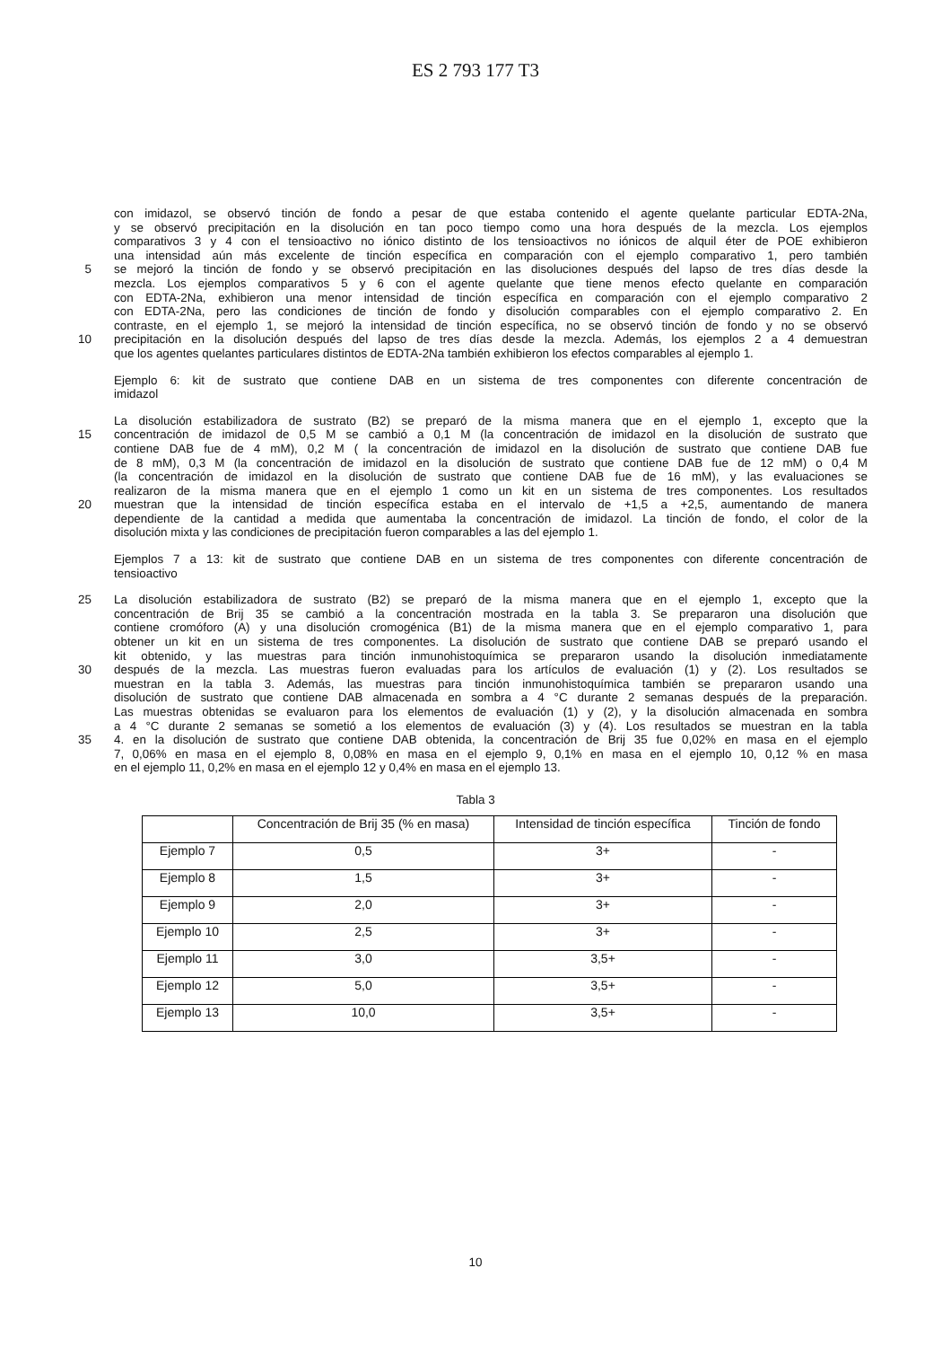ES 2 793 177 T3
con imidazol, se observó tinción de fondo a pesar de que estaba contenido el agente quelante particular EDTA-2Na,
y se observó precipitación en la disolución en tan poco tiempo como una hora después de la mezcla. Los ejemplos
comparativos 3 y 4 con el tensioactivo no iónico distinto de los tensioactivos no iónicos de alquil éter de POE exhibieron
una intensidad aún más excelente de tinción específica en comparación con el ejemplo comparativo 1, pero también
5
se mejoró la tinción de fondo y se observó precipitación en las disoluciones después del lapso de tres días desde la
mezcla. Los ejemplos comparativos 5 y 6 con el agente quelante que tiene menos efecto quelante en comparación
con EDTA-2Na, exhibieron una menor intensidad de tinción específica en comparación con el ejemplo comparativo 2
con EDTA-2Na, pero las condiciones de tinción de fondo y disolución comparables con el ejemplo comparativo 2. En
contraste, en el ejemplo 1, se mejoró la intensidad de tinción específica, no se observó tinción de fondo y no se observó
10
precipitación en la disolución después del lapso de tres días desde la mezcla. Además, los ejemplos 2 a 4 demuestran
que los agentes quelantes particulares distintos de EDTA-2Na también exhibieron los efectos comparables al ejemplo 1.
Ejemplo 6: kit de sustrato que contiene DAB en un sistema de tres componentes con diferente concentración de
imidazol
La disolución estabilizadora de sustrato (B2) se preparó de la misma manera que en el ejemplo 1, excepto que la
15
concentración de imidazol de 0,5 M se cambió a 0,1 M (la concentración de imidazol en la disolución de sustrato que
contiene DAB fue de 4 mM), 0,2 M ( la concentración de imidazol en la disolución de sustrato que contiene DAB fue
de 8 mM), 0,3 M (la concentración de imidazol en la disolución de sustrato que contiene DAB fue de 12 mM) o 0,4 M
(la concentración de imidazol en la disolución de sustrato que contiene DAB fue de 16 mM), y las evaluaciones se
realizaron de la misma manera que en el ejemplo 1 como un kit en un sistema de tres componentes. Los resultados
20
muestran que la intensidad de tinción específica estaba en el intervalo de +1,5 a +2,5, aumentando de manera
dependiente de la cantidad a medida que aumentaba la concentración de imidazol. La tinción de fondo, el color de la
disolución mixta y las condiciones de precipitación fueron comparables a las del ejemplo 1.
Ejemplos 7 a 13: kit de sustrato que contiene DAB en un sistema de tres componentes con diferente concentración de
tensioactivo
25
La disolución estabilizadora de sustrato (B2) se preparó de la misma manera que en el ejemplo 1, excepto que la
concentración de Brij 35 se cambió a la concentración mostrada en la tabla 3. Se prepararon una disolución que
contiene cromóforo (A) y una disolución cromogénica (B1) de la misma manera que en el ejemplo comparativo 1, para
obtener un kit en un sistema de tres componentes. La disolución de sustrato que contiene DAB se preparó usando el
kit obtenido, y las muestras para tinción inmunohistoquímica se prepararon usando la disolución inmediatamente
30
después de la mezcla. Las muestras fueron evaluadas para los artículos de evaluación (1) y (2). Los resultados se
muestran en la tabla 3. Además, las muestras para tinción inmunohistoquímica también se prepararon usando una
disolución de sustrato que contiene DAB almacenada en sombra a 4 °C durante 2 semanas después de la preparación.
Las muestras obtenidas se evaluaron para los elementos de evaluación (1) y (2), y la disolución almacenada en sombra
a 4 °C durante 2 semanas se sometió a los elementos de evaluación (3) y (4). Los resultados se muestran en la tabla
35
4. en la disolución de sustrato que contiene DAB obtenida, la concentración de Brij 35 fue 0,02% en masa en el ejemplo
7, 0,06% en masa en el ejemplo 8, 0,08% en masa en el ejemplo 9, 0,1% en masa en el ejemplo 10, 0,12 % en masa
en el ejemplo 11, 0,2% en masa en el ejemplo 12 y 0,4% en masa en el ejemplo 13.
Tabla 3
| | Concentración de Brij 35 (% en masa) | Intensidad de tinción específica | Tinción de fondo |
| --- | --- | --- | --- |
| Ejemplo 7 | 0,5 | 3+ | - |
| Ejemplo 8 | 1,5 | 3+ | - |
| Ejemplo 9 | 2,0 | 3+ | - |
| Ejemplo 10 | 2,5 | 3+ | - |
| Ejemplo 11 | 3,0 | 3,5+ | - |
| Ejemplo 12 | 5,0 | 3,5+ | - |
| Ejemplo 13 | 10,0 | 3,5+ | - |
10